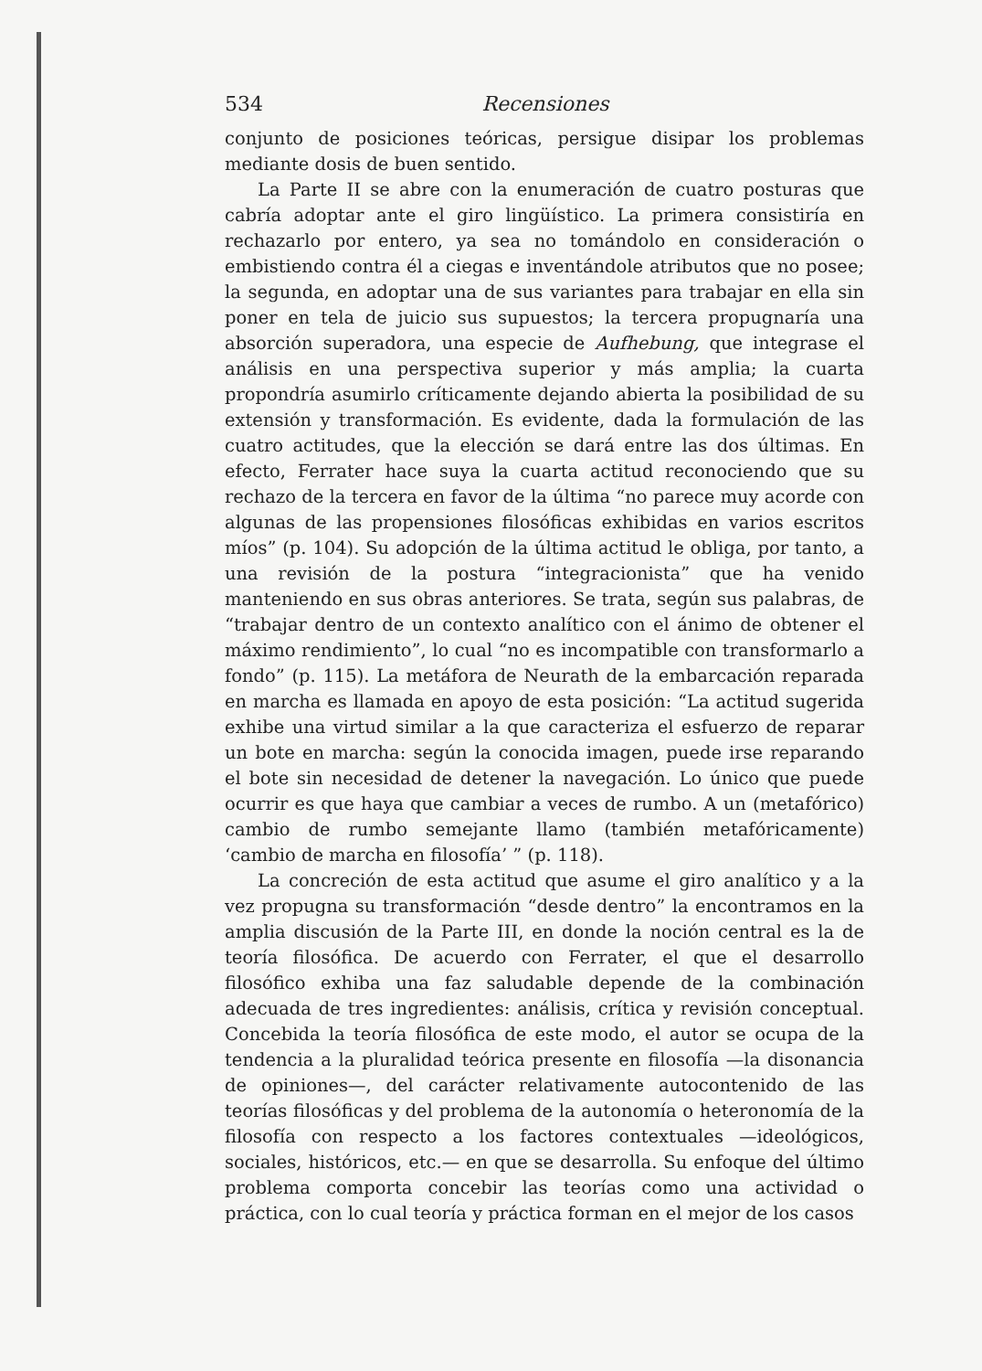534 Recensiones
conjunto de posiciones teóricas, persigue disipar los problemas mediante dosis de buen sentido.
La Parte II se abre con la enumeración de cuatro posturas que cabría adoptar ante el giro lingüístico. La primera consistiría en rechazarlo por entero, ya sea no tomándolo en consideración o embistiendo contra él a ciegas e inventándole atributos que no posee; la segunda, en adoptar una de sus variantes para trabajar en ella sin poner en tela de juicio sus supuestos; la tercera propugnaría una absorción superadora, una especie de Aufhebung, que integrase el análisis en una perspectiva superior y más amplia; la cuarta propondría asumirlo críticamente dejando abierta la posibilidad de su extensión y transformación. Es evidente, dada la formulación de las cuatro actitudes, que la elección se dará entre las dos últimas. En efecto, Ferrater hace suya la cuarta actitud reconociendo que su rechazo de la tercera en favor de la última “no parece muy acorde con algunas de las propensiones filosóficas exhibidas en varios escritos míos” (p. 104). Su adopción de la última actitud le obliga, por tanto, a una revisión de la postura “integracionista” que ha venido manteniendo en sus obras anteriores. Se trata, según sus palabras, de “trabajar dentro de un contexto analítico con el ánimo de obtener el máximo rendimiento”, lo cual “no es incompatible con transformarlo a fondo” (p. 115). La metáfora de Neurath de la embarcación reparada en marcha es llamada en apoyo de esta posición: “La actitud sugerida exhibe una virtud similar a la que caracteriza el esfuerzo de reparar un bote en marcha: según la conocida imagen, puede irse reparando el bote sin necesidad de detener la navegación. Lo único que puede ocurrir es que haya que cambiar a veces de rumbo. A un (metafórico) cambio de rumbo semejante llamo (también metafóricamente) ‘cambio de marcha en filosofía’ ” (p. 118).
La concreción de esta actitud que asume el giro analítico y a la vez propugna su transformación “desde dentro” la encontramos en la amplia discusión de la Parte III, en donde la noción central es la de teoría filosófica. De acuerdo con Ferrater, el que el desarrollo filosófico exhiba una faz saludable depende de la combinación adecuada de tres ingredientes: análisis, crítica y revisión conceptual. Concebida la teoría filosófica de este modo, el autor se ocupa de la tendencia a la pluralidad teórica presente en filosofía —la disonancia de opiniones—, del carácter relativamente autocontenido de las teorías filosóficas y del problema de la autonomía o heteronomía de la filosofía con respecto a los factores contextuales —ideológicos, sociales, históricos, etc.— en que se desarrolla. Su enfoque del último problema comporta concebir las teorías como una actividad o práctica, con lo cual teoría y práctica forman en el mejor de los casos